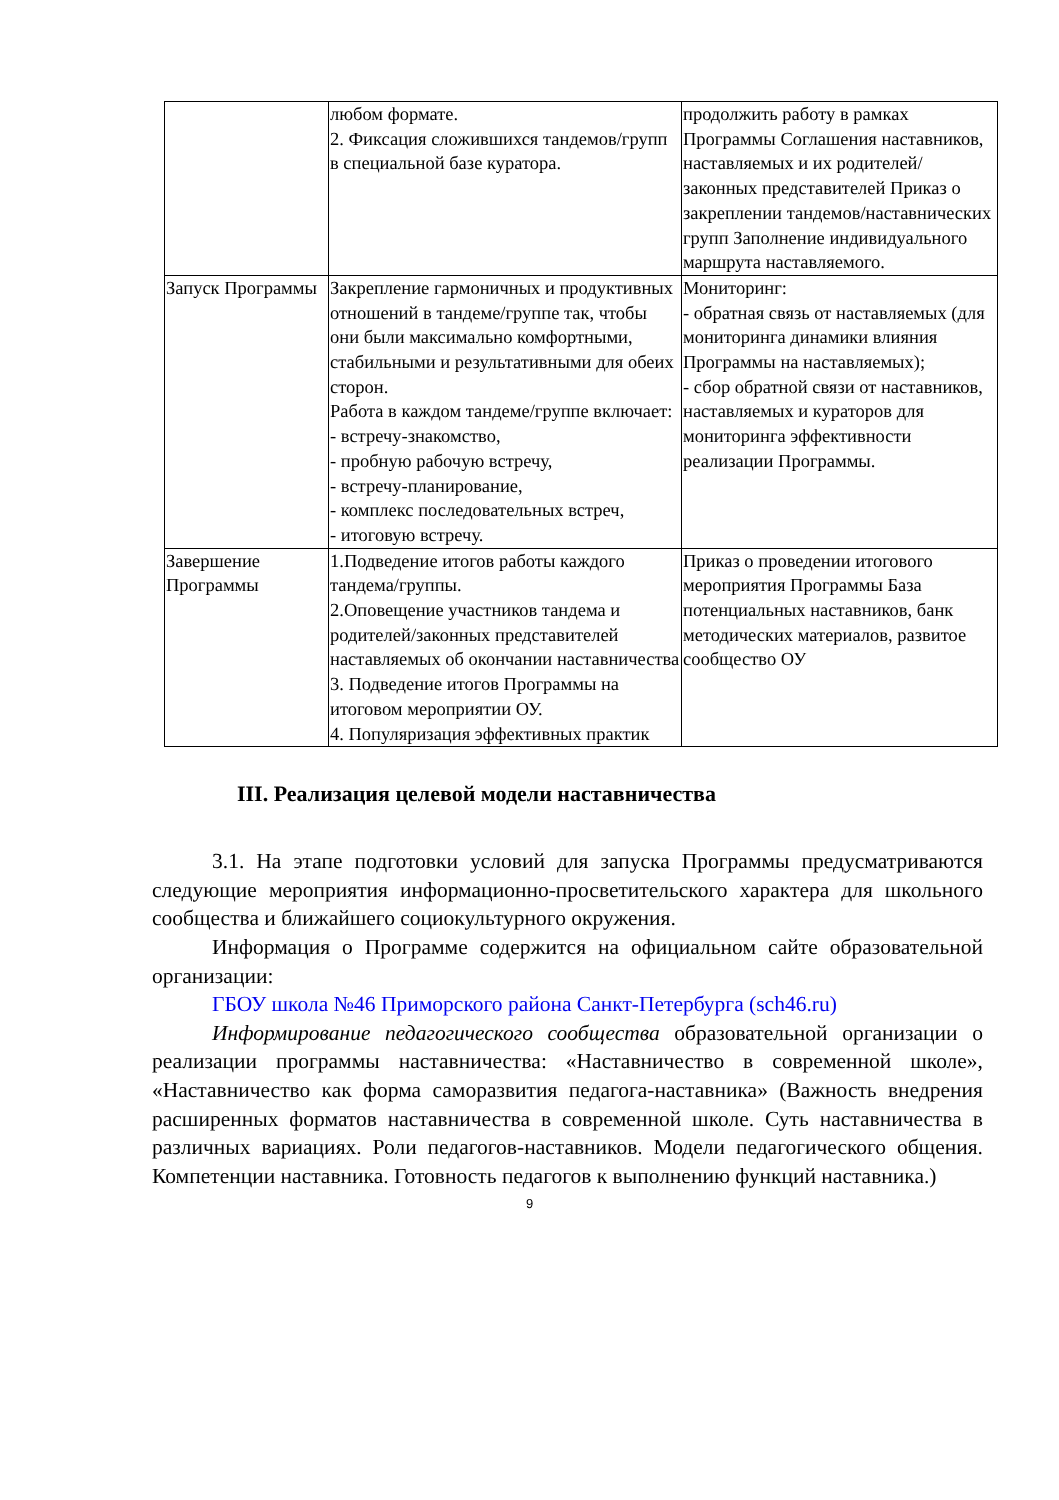| | любом формате. 2. Фиксация сложившихся тандемов/групп в специальной базе куратора. | продолжить работу в рамках Программы Соглашения наставников, наставляемых и их родителей/законных представителей Приказ о закреплении тандемов/наставнических групп Заполнение индивидуального маршрута наставляемого. |
| Запуск Программы | Закрепление гармоничных и продуктивных отношений в тандеме/группе так, чтобы они были максимально комфортными, стабильными и результативными для обеих сторон. Работа в каждом тандеме/группе включает: - встречу-знакомство, - пробную рабочую встречу, - встречу-планирование, - комплекс последовательных встреч, - итоговую встречу. | Мониторинг: - обратная связь от наставляемых (для мониторинга динамики влияния Программы на наставляемых); - сбор обратной связи от наставников, наставляемых и кураторов для мониторинга эффективности реализации Программы. |
| Завершение Программы | 1.Подведение итогов работы каждого тандема/группы. 2.Оповещение участников тандема и родителей/законных представителей наставляемых об окончании наставничества 3. Подведение итогов Программы на итоговом мероприятии ОУ. 4. Популяризация эффективных практик | Приказ о проведении итогового мероприятия Программы База потенциальных наставников, банк методических материалов, развитое сообщество ОУ |
III. Реализация целевой модели наставничества
3.1. На этапе подготовки условий для запуска Программы предусматриваются следующие мероприятия информационно-просветительского характера для школьного сообщества и ближайшего социокультурного окружения.
Информация о Программе содержится на официальном сайте образовательной организации:
ГБОУ школа №46 Приморского района Санкт-Петербурга (sch46.ru)
Информирование педагогического сообщества образовательной организации о реализации программы наставничества: «Наставничество в современной школе», «Наставничество как форма саморазвития педагога-наставника» (Важность внедрения расширенных форматов наставничества в современной школе. Суть наставничества в различных вариациях. Роли педагогов-наставников. Модели педагогического общения. Компетенции наставника. Готовность педагогов к выполнению функций наставника.)
9